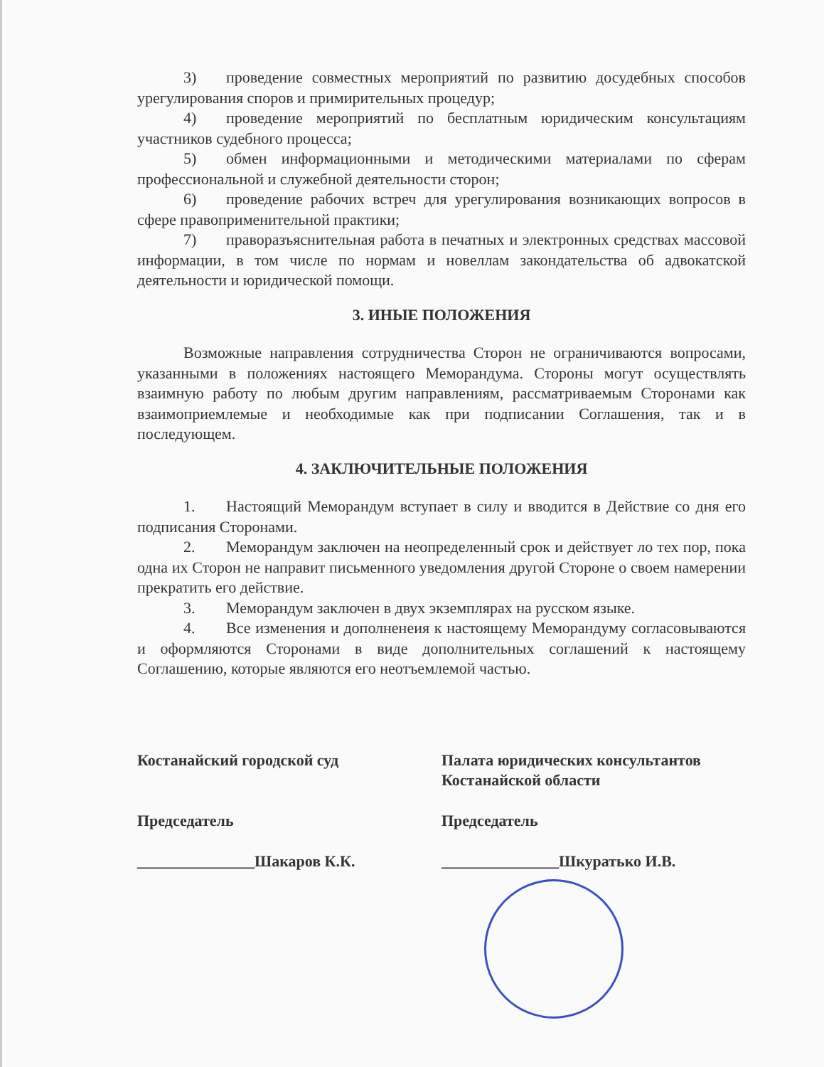3) проведение совместных мероприятий по развитию досудебных способов урегулирования споров и примирительных процедур;
4) проведение мероприятий по бесплатным юридическим консультациям участников судебного процесса;
5) обмен информационными и методическими материалами по сферам профессиональной и служебной деятельности сторон;
6) проведение рабочих встреч для урегулирования возникающих вопросов в сфере правоприменительной практики;
7) праворазъяснительная работа в печатных и электронных средствах массовой информации, в том числе по нормам и новеллам закондательства об адвокатской деятельности и юридической помощи.
3. ИНЫЕ ПОЛОЖЕНИЯ
Возможные направления сотрудничества Сторон не ограничиваются вопросами, указанными в положениях настоящего Меморандума. Стороны могут осуществлять взаимную работу по любым другим направлениям, рассматриваемым Сторонами как взаимоприемлемые и необходимые как при подписании Соглашения, так и в последующем.
4. ЗАКЛЮЧИТЕЛЬНЫЕ ПОЛОЖЕНИЯ
1. Настоящий Меморандум вступает в силу и вводится в Действие со дня его подписания Сторонами.
2. Меморандум заключен на неопределенный срок и действует ло тех пор, пока одна их Сторон не направит письменного уведомления другой Стороне о своем намерении прекратить его действие.
3. Меморандум заключен в двух экземплярах на русском языке.
4. Все изменения и дополненеия к настоящему Меморандуму согласовываются и оформляются Сторонами в виде дополнительных соглашений к настоящему Соглашению, которые являются его неотъемлемой частью.
Костанайский городской суд
Председатель
_______________Шакаров К.К.
Палата юридических консультантов Костанайской области
Председатель
_______________Шкуратько И.В.